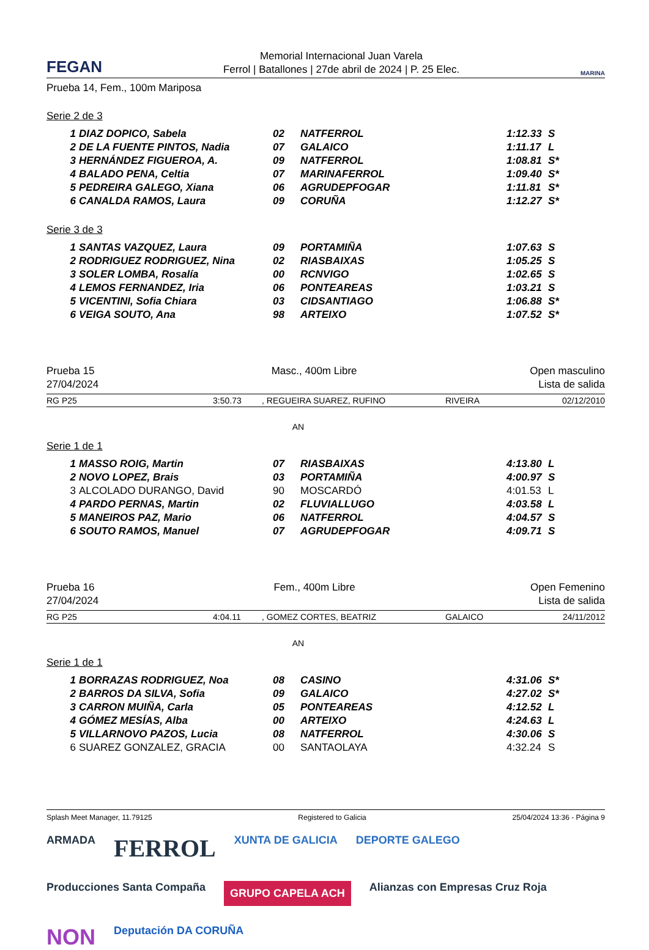FEGAN
Memorial Internacional Juan Varela
Ferrol | Batallones | 27de abril de 2024 | P. 25 Elec.
MARINA
Prueba 14, Fem., 100m Mariposa
Serie 2 de 3
| 1 | DIAZ DOPICO, Sabela | 02 | NATFERROL | 1:12.33 | S |
| 2 | DE LA FUENTE PINTOS, Nadia | 07 | GALAICO | 1:11.17 | L |
| 3 | HERNÁNDEZ FIGUEROA, A. | 09 | NATFERROL | 1:08.81 | S* |
| 4 | BALADO PENA, Celtia | 07 | MARINAFERROL | 1:09.40 | S* |
| 5 | PEDREIRA GALEGO, Xiana | 06 | AGRUDEPFOGAR | 1:11.81 | S* |
| 6 | CANALDA RAMOS, Laura | 09 | CORUÑA | 1:12.27 | S* |
Serie 3 de 3
| 1 | SANTAS VAZQUEZ, Laura | 09 | PORTAMIÑA | 1:07.63 | S |
| 2 | RODRIGUEZ RODRIGUEZ, Nina | 02 | RIASBAIXAS | 1:05.25 | S |
| 3 | SOLER LOMBA, Rosalía | 00 | RCNVIGO | 1:02.65 | S |
| 4 | LEMOS FERNANDEZ, Iria | 06 | PONTEAREAS | 1:03.21 | S |
| 5 | VICENTINI, Sofia Chiara | 03 | CIDSANTIAGO | 1:06.88 | S* |
| 6 | VEIGA SOUTO, Ana | 98 | ARTEIXO | 1:07.52 | S* |
Prueba 15
27/04/2024
Masc., 400m Libre Open masculino
Lista de salida
RG P25 3:50.73, REGUEIRA SUAREZ, RUFINO RIVEIRA 02/12/2010
AN
Serie 1 de 1
| 1 | MASSO ROIG, Martin | 07 | RIASBAIXAS | 4:13.80 | L |
| 2 | NOVO LOPEZ, Brais | 03 | PORTAMIÑA | 4:00.97 | S |
| 3 | ALCOLADO DURANGO, David | 90 | MOSCARDÓ | 4:01.53 | L |
| 4 | PARDO PERNAS, Martin | 02 | FLUVIALLUGO | 4:03.58 | L |
| 5 | MANEIROS PAZ, Mario | 06 | NATFERROL | 4:04.57 | S |
| 6 | SOUTO RAMOS, Manuel | 07 | AGRUDEPFOGAR | 4:09.71 | S |
Prueba 16
27/04/2024
Fem., 400m Libre Open Femenino
Lista de salida
RG P25 4:04.11, GOMEZ CORTES, BEATRIZ GALAICO 24/11/2012
AN
Serie 1 de 1
| 1 | BORRAZAS RODRIGUEZ, Noa | 08 | CASINO | 4:31.06 | S* |
| 2 | BARROS DA SILVA, Sofia | 09 | GALAICO | 4:27.02 | S* |
| 3 | CARRON MUIÑA, Carla | 05 | PONTEAREAS | 4:12.52 | L |
| 4 | GÓMEZ MESÍAS, Alba | 00 | ARTEIXO | 4:24.63 | L |
| 5 | VILLARNOVO PAZOS, Lucia | 08 | NATFERROL | 4:30.06 | S |
| 6 | SUAREZ GONZALEZ, GRACIA | 00 | SANTAOLAYA | 4:32.24 | S |
Splash Meet Manager, 11.79125 Registered to Galicia 25/04/2024 13:36 - Página 9
ARMADA FERROL XUNTA DE GALICIA DEPORTE GALEGO Producciones Santa Compaña GRUPO CAPELA ACH Alianzas con Empresas Cruz Roja NON Deputación DA CORUÑA